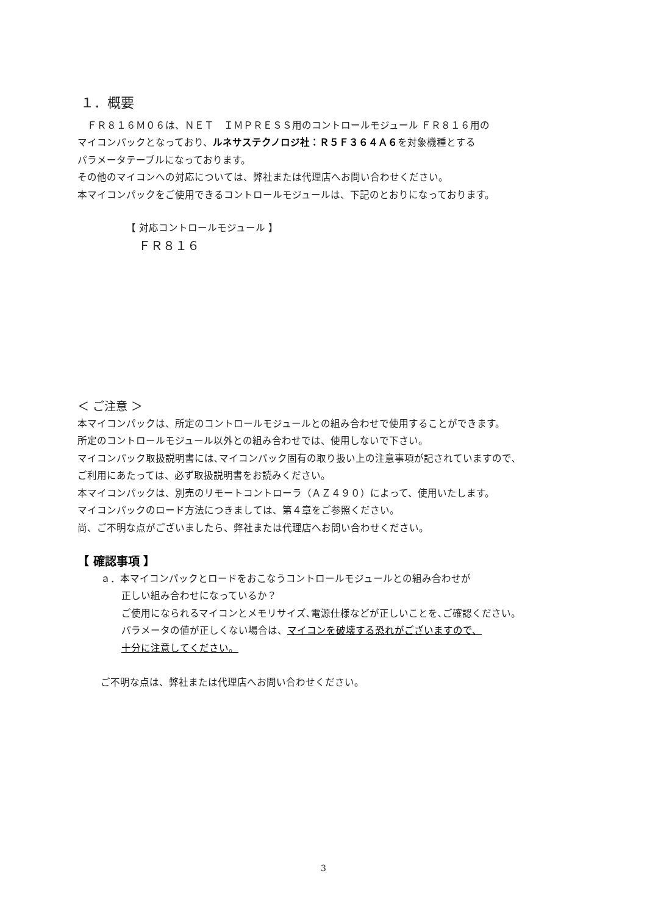１．概要
　ＦＲ８１６Ｍ０６は、ＮＥＴ　ＩＭＰＲＥＳＳ用のコントロールモジュール ＦＲ８１６用の
マイコンパックとなっており、ルネサステクノロジ社：Ｒ５Ｆ３６４Ａ６を対象機種とする
パラメータテーブルになっております。
その他のマイコンへの対応については、弊社または代理店へお問い合わせください。
本マイコンパックをご使用できるコントロールモジュールは、下記のとおりになっております。
【 対応コントロールモジュール 】
　ＦＲ８１６
＜ ご注意 ＞
本マイコンパックは、所定のコントロールモジュールとの組み合わせで使用することができます。
所定のコントロールモジュール以外との組み合わせでは、使用しないで下さい。
マイコンパック取扱説明書には､マイコンパック固有の取り扱い上の注意事項が記されていますので､
ご利用にあたっては、必ず取扱説明書をお読みください。
本マイコンパックは、別売のリモートコントローラ（ＡＺ４９０）によって、使用いたします。
マイコンパックのロード方法につきましては、第４章をご参照ください。
尚、ご不明な点がございましたら、弊社または代理店へお問い合わせください。
【 確認事項 】
ａ．本マイコンパックとロードをおこなうコントロールモジュールとの組み合わせが
正しい組み合わせになっているか？
ご使用になられるマイコンとメモリサイズ､電源仕様などが正しいことを､ご確認ください。
パラメータの値が正しくない場合は、マイコンを破壊する恐れがございますので、
十分に注意してください。
ご不明な点は、弊社または代理店へお問い合わせください。
3